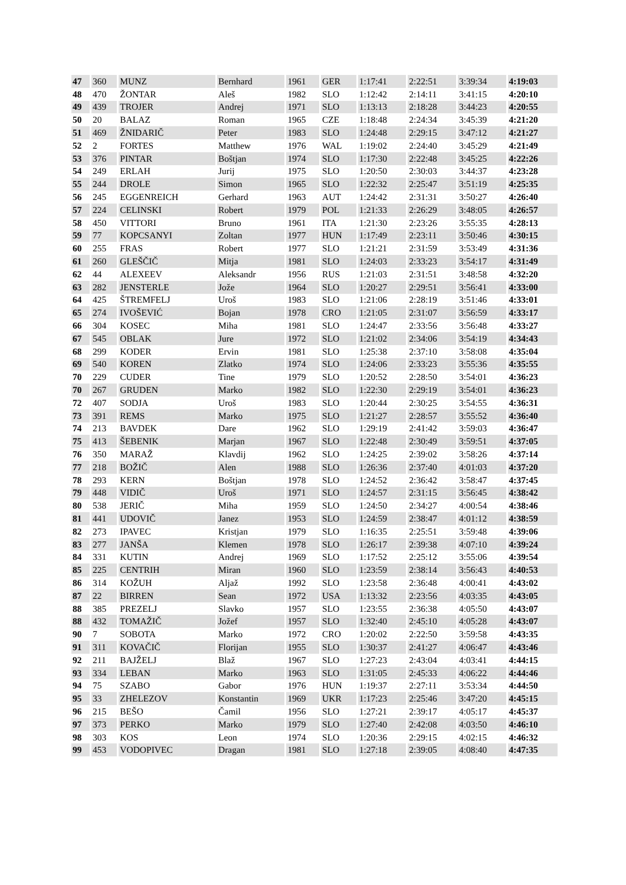| 47 | 360 | MUNZ | Bernhard | 1961 | GER | 1:17:41 | 2:22:51 | 3:39:34 | 4:19:03 |
| 48 | 470 | ŽONTAR | Aleš | 1982 | SLO | 1:12:42 | 2:14:11 | 3:41:15 | 4:20:10 |
| 49 | 439 | TROJER | Andrej | 1971 | SLO | 1:13:13 | 2:18:28 | 3:44:23 | 4:20:55 |
| 50 | 20 | BALAZ | Roman | 1965 | CZE | 1:18:48 | 2:24:34 | 3:45:39 | 4:21:20 |
| 51 | 469 | ŽNIDARIČ | Peter | 1983 | SLO | 1:24:48 | 2:29:15 | 3:47:12 | 4:21:27 |
| 52 | 2 | FORTES | Matthew | 1976 | WAL | 1:19:02 | 2:24:40 | 3:45:29 | 4:21:49 |
| 53 | 376 | PINTAR | Boštjan | 1974 | SLO | 1:17:30 | 2:22:48 | 3:45:25 | 4:22:26 |
| 54 | 249 | ERLAH | Jurij | 1975 | SLO | 1:20:50 | 2:30:03 | 3:44:37 | 4:23:28 |
| 55 | 244 | DROLE | Simon | 1965 | SLO | 1:22:32 | 2:25:47 | 3:51:19 | 4:25:35 |
| 56 | 245 | EGGENREICH | Gerhard | 1963 | AUT | 1:24:42 | 2:31:31 | 3:50:27 | 4:26:40 |
| 57 | 224 | CELINSKI | Robert | 1979 | POL | 1:21:33 | 2:26:29 | 3:48:05 | 4:26:57 |
| 58 | 450 | VITTORI | Bruno | 1961 | ITA | 1:21:30 | 2:23:26 | 3:55:35 | 4:28:13 |
| 59 | 77 | KOPCSANYI | Zoltan | 1977 | HUN | 1:17:49 | 2:23:11 | 3:50:46 | 4:30:15 |
| 60 | 255 | FRAS | Robert | 1977 | SLO | 1:21:21 | 2:31:59 | 3:53:49 | 4:31:36 |
| 61 | 260 | GLEŠČIČ | Mitja | 1981 | SLO | 1:24:03 | 2:33:23 | 3:54:17 | 4:31:49 |
| 62 | 44 | ALEXEEV | Aleksandr | 1956 | RUS | 1:21:03 | 2:31:51 | 3:48:58 | 4:32:20 |
| 63 | 282 | JENSTERLE | Jože | 1964 | SLO | 1:20:27 | 2:29:51 | 3:56:41 | 4:33:00 |
| 64 | 425 | ŠTREMFELJ | Uroš | 1983 | SLO | 1:21:06 | 2:28:19 | 3:51:46 | 4:33:01 |
| 65 | 274 | IVOŠEVIĆ | Bojan | 1978 | CRO | 1:21:05 | 2:31:07 | 3:56:59 | 4:33:17 |
| 66 | 304 | KOSEC | Miha | 1981 | SLO | 1:24:47 | 2:33:56 | 3:56:48 | 4:33:27 |
| 67 | 545 | OBLAK | Jure | 1972 | SLO | 1:21:02 | 2:34:06 | 3:54:19 | 4:34:43 |
| 68 | 299 | KODER | Ervin | 1981 | SLO | 1:25:38 | 2:37:10 | 3:58:08 | 4:35:04 |
| 69 | 540 | KOREN | Zlatko | 1974 | SLO | 1:24:06 | 2:33:23 | 3:55:36 | 4:35:55 |
| 70 | 229 | CUDER | Tine | 1979 | SLO | 1:20:52 | 2:28:50 | 3:54:01 | 4:36:23 |
| 70 | 267 | GRUDEN | Marko | 1982 | SLO | 1:22:30 | 2:29:19 | 3:54:01 | 4:36:23 |
| 72 | 407 | SODJA | Uroš | 1983 | SLO | 1:20:44 | 2:30:25 | 3:54:55 | 4:36:31 |
| 73 | 391 | REMS | Marko | 1975 | SLO | 1:21:27 | 2:28:57 | 3:55:52 | 4:36:40 |
| 74 | 213 | BAVDEK | Dare | 1962 | SLO | 1:29:19 | 2:41:42 | 3:59:03 | 4:36:47 |
| 75 | 413 | ŠEBENIK | Marjan | 1967 | SLO | 1:22:48 | 2:30:49 | 3:59:51 | 4:37:05 |
| 76 | 350 | MARAŽ | Klavdij | 1962 | SLO | 1:24:25 | 2:39:02 | 3:58:26 | 4:37:14 |
| 77 | 218 | BOŽIČ | Alen | 1988 | SLO | 1:26:36 | 2:37:40 | 4:01:03 | 4:37:20 |
| 78 | 293 | KERN | Boštjan | 1978 | SLO | 1:24:52 | 2:36:42 | 3:58:47 | 4:37:45 |
| 79 | 448 | VIDIČ | Uroš | 1971 | SLO | 1:24:57 | 2:31:15 | 3:56:45 | 4:38:42 |
| 80 | 538 | JERIČ | Miha | 1959 | SLO | 1:24:50 | 2:34:27 | 4:00:54 | 4:38:46 |
| 81 | 441 | UDOVIČ | Janez | 1953 | SLO | 1:24:59 | 2:38:47 | 4:01:12 | 4:38:59 |
| 82 | 273 | IPAVEC | Kristjan | 1979 | SLO | 1:16:35 | 2:25:51 | 3:59:48 | 4:39:06 |
| 83 | 277 | JANŠA | Klemen | 1978 | SLO | 1:26:17 | 2:39:38 | 4:07:10 | 4:39:24 |
| 84 | 331 | KUTIN | Andrej | 1969 | SLO | 1:17:52 | 2:25:12 | 3:55:06 | 4:39:54 |
| 85 | 225 | CENTRIH | Miran | 1960 | SLO | 1:23:59 | 2:38:14 | 3:56:43 | 4:40:53 |
| 86 | 314 | KOŽUH | Aljaž | 1992 | SLO | 1:23:58 | 2:36:48 | 4:00:41 | 4:43:02 |
| 87 | 22 | BIRREN | Sean | 1972 | USA | 1:13:32 | 2:23:56 | 4:03:35 | 4:43:05 |
| 88 | 385 | PREZELJ | Slavko | 1957 | SLO | 1:23:55 | 2:36:38 | 4:05:50 | 4:43:07 |
| 88 | 432 | TOMAŽIČ | Jožef | 1957 | SLO | 1:32:40 | 2:45:10 | 4:05:28 | 4:43:07 |
| 90 | 7 | SOBOTA | Marko | 1972 | CRO | 1:20:02 | 2:22:50 | 3:59:58 | 4:43:35 |
| 91 | 311 | KOVAČIČ | Florijan | 1955 | SLO | 1:30:37 | 2:41:27 | 4:06:47 | 4:43:46 |
| 92 | 211 | BAJŽELJ | Blaž | 1967 | SLO | 1:27:23 | 2:43:04 | 4:03:41 | 4:44:15 |
| 93 | 334 | LEBAN | Marko | 1963 | SLO | 1:31:05 | 2:45:33 | 4:06:22 | 4:44:46 |
| 94 | 75 | SZABO | Gabor | 1976 | HUN | 1:19:37 | 2:27:11 | 3:53:34 | 4:44:50 |
| 95 | 33 | ZHELEZOV | Konstantin | 1969 | UKR | 1:17:23 | 2:25:46 | 3:47:20 | 4:45:15 |
| 96 | 215 | BEŠO | Čamil | 1956 | SLO | 1:27:21 | 2:39:17 | 4:05:17 | 4:45:37 |
| 97 | 373 | PERKO | Marko | 1979 | SLO | 1:27:40 | 2:42:08 | 4:03:50 | 4:46:10 |
| 98 | 303 | KOS | Leon | 1974 | SLO | 1:20:36 | 2:29:15 | 4:02:15 | 4:46:32 |
| 99 | 453 | VODOPIVEC | Dragan | 1981 | SLO | 1:27:18 | 2:39:05 | 4:08:40 | 4:47:35 |